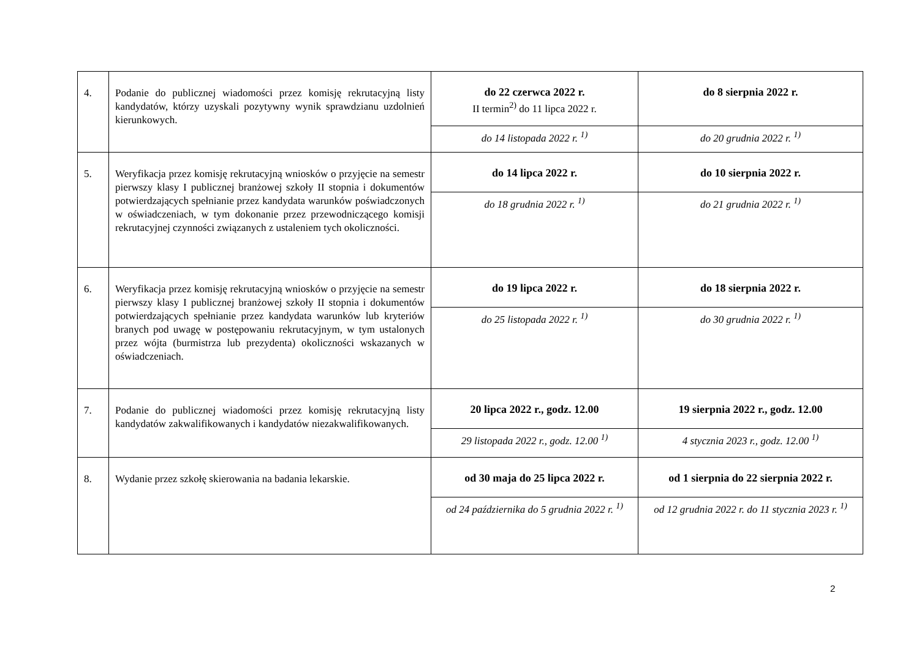| 4. | Podanie do publicznej wiadomości przez komisję rekrutacyjną listy kandydatów, którzy uzyskali pozytywny wynik sprawdzianu uzdolnień kierunkowych. | do 22 czerwca 2022 r. II termin<sup>2)</sup> do 11 lipca 2022 r. | do 8 sierpnia 2022 r. |
| | | do 14 listopada 2022 r. <sup>1)</sup> | do 20 grudnia 2022 r. <sup>1)</sup> |
| 5. | Weryfikacja przez komisję rekrutacyjną wniosków o przyjęcie na semestr pierwszy klasy I publicznej branżowej szkoły II stopnia i dokumentów potwierdzających spełnianie przez kandydata warunków poświadczonych w oświadczeniach, w tym dokonanie przez przewodniczącego komisji rekrutacyjnej czynności związanych z ustaleniem tych okoliczności. | do 14 lipca 2022 r. | do 10 sierpnia 2022 r. |
| | | do 18 grudnia 2022 r. <sup>1)</sup> | do 21 grudnia 2022 r. <sup>1)</sup> |
| 6. | Weryfikacja przez komisję rekrutacyjną wniosków o przyjęcie na semestr pierwszy klasy I publicznej branżowej szkoły II stopnia i dokumentów potwierdzających spełnianie przez kandydata warunków lub kryteriów branych pod uwagę w postępowaniu rekrutacyjnym, w tym ustalonych przez wójta (burmistrza lub prezydenta) okoliczności wskazanych w oświadczeniach. | do 19 lipca 2022 r. | do 18 sierpnia 2022 r. |
| | | do 25 listopada 2022 r. <sup>1)</sup> | do 30 grudnia 2022 r. <sup>1)</sup> |
| 7. | Podanie do publicznej wiadomości przez komisję rekrutacyjną listy kandydatów zakwalifikowanych i kandydatów niezakwalifikowanych. | 20 lipca 2022 r., godz. 12.00 | 19 sierpnia 2022 r., godz. 12.00 |
| | | 29 listopada 2022 r., godz. 12.00 <sup>1)</sup> | 4 stycznia 2023 r., godz. 12.00 <sup>1)</sup> |
| 8. | Wydanie przez szkołę skierowania na badania lekarskie. | od 30 maja do 25 lipca 2022 r. | od 1 sierpnia do 22 sierpnia 2022 r. |
| | | od 24 października do 5 grudnia 2022 r. <sup>1)</sup> | od 12 grudnia 2022 r. do 11 stycznia 2023 r. <sup>1)</sup> |
2